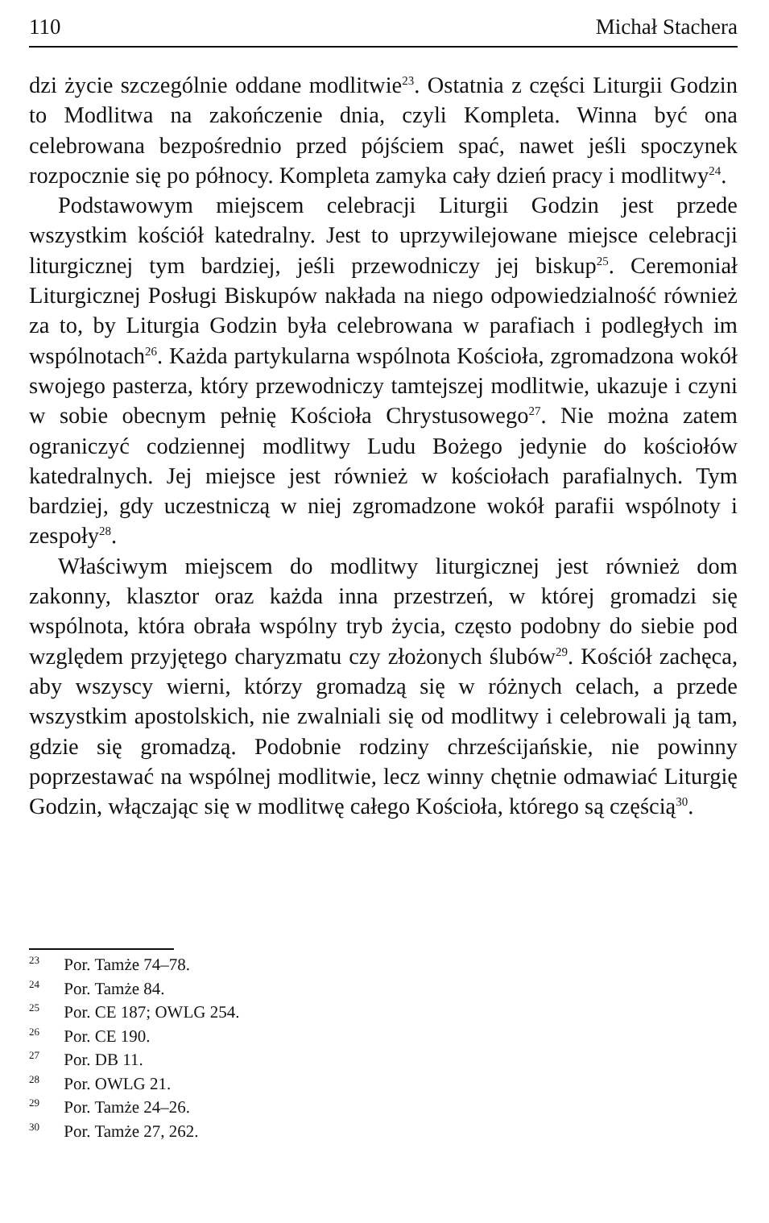110 Michał Stachera
dzi życie szczególnie oddane modlitwie<sup>23</sup>. Ostatnia z części Liturgii Godzin to Modlitwa na zakończenie dnia, czyli Kompleta. Winna być ona celebrowana bezpośrednio przed pójściem spać, nawet jeśli spoczynek rozpocznie się po północy. Kompleta zamyka cały dzień pracy i modlitwy<sup>24</sup>.
Podstawowym miejscem celebracji Liturgii Godzin jest przede wszystkim kościół katedralny. Jest to uprzywilejowane miejsce celebracji liturgicznej tym bardziej, jeśli przewodniczy jej biskup<sup>25</sup>. Ceremoniał Liturgicznej Posługi Biskupów nakłada na niego odpowiedzialność również za to, by Liturgia Godzin była celebrowana w parafiach i podległych im wspólnotach<sup>26</sup>. Każda partykularna wspólnota Kościoła, zgromadzona wokół swojego pasterza, który przewodniczy tamtejszej modlitwie, ukazuje i czyni w sobie obecnym pełnię Kościoła Chrystusowego<sup>27</sup>. Nie można zatem ograniczyć codziennej modlitwy Ludu Bożego jedynie do kościołów katedralnych. Jej miejsce jest również w kościołach parafialnych. Tym bardziej, gdy uczestniczą w niej zgromadzone wokół parafii wspólnoty i zespoły<sup>28</sup>.
Właściwym miejscem do modlitwy liturgicznej jest również dom zakonny, klasztor oraz każda inna przestrzeń, w której gromadzi się wspólnota, która obrała wspólny tryb życia, często podobny do siebie pod względem przyjętego charyzmatu czy złożonych ślubów<sup>29</sup>. Kościół zachęca, aby wszyscy wierni, którzy gromadzą się w różnych celach, a przede wszystkim apostolskich, nie zwalniali się od modlitwy i celebrowali ją tam, gdzie się gromadzą. Podobnie rodziny chrześcijańskie, nie powinny poprzestawać na wspólnej modlitwie, lecz winny chętnie odmawiać Liturgię Godzin, włączając się w modlitwę całego Kościoła, którego są częścią<sup>30</sup>.
<sup>23</sup> Por. Tamże 74–78.
<sup>24</sup> Por. Tamże 84.
<sup>25</sup> Por. CE 187; OWLG 254.
<sup>26</sup> Por. CE 190.
<sup>27</sup> Por. DB 11.
<sup>28</sup> Por. OWLG 21.
<sup>29</sup> Por. Tamże 24–26.
<sup>30</sup> Por. Tamże 27, 262.